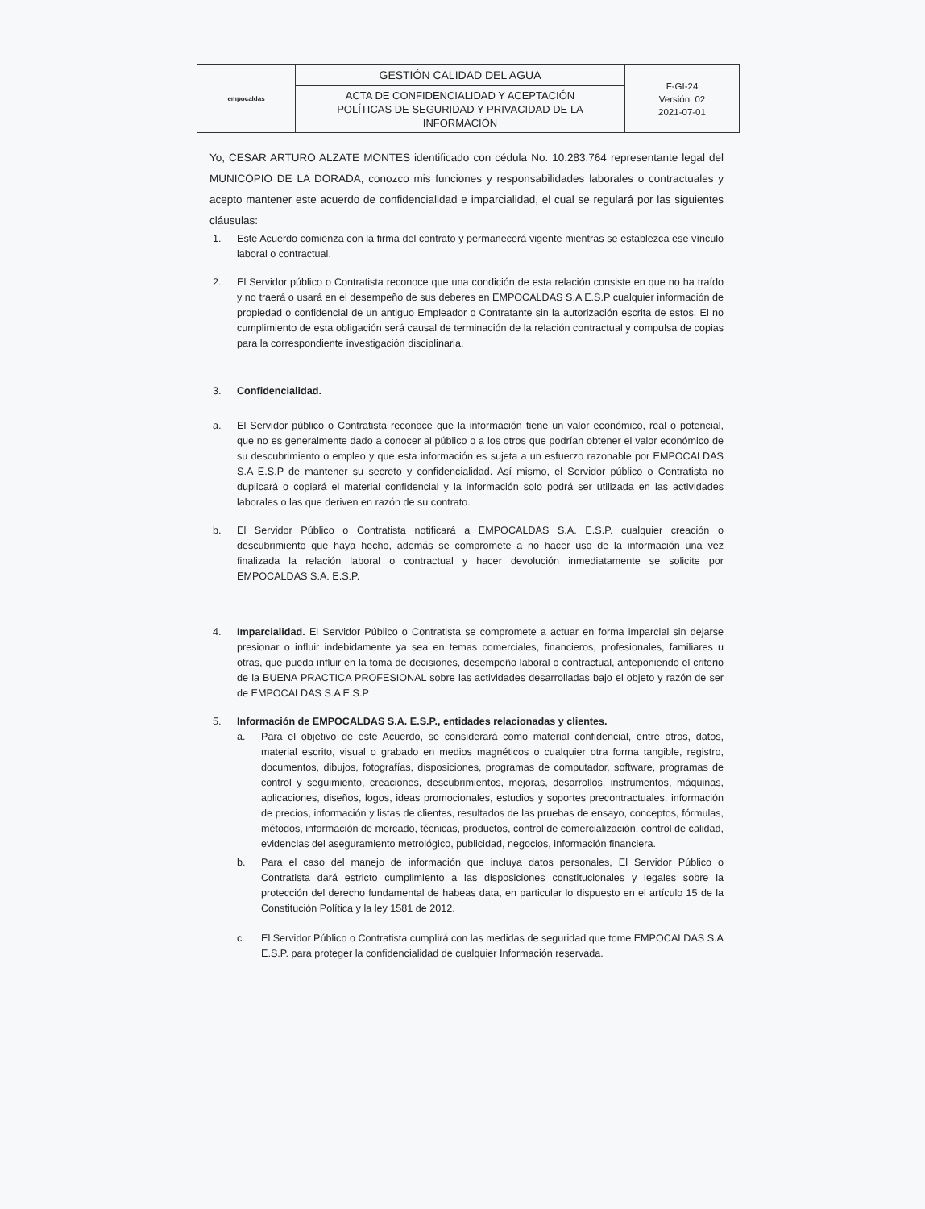| empocaldas | GESTIÓN CALIDAD DEL AGUA | F-GI-24 Versión: 02 2021-07-01 |
| | ACTA DE CONFIDENCIALIDAD Y ACEPTACIÓN POLÍTICAS DE SEGURIDAD Y PRIVACIDAD DE LA INFORMACIÓN | |
Yo, CESAR ARTURO ALZATE MONTES identificado con cédula No. 10.283.764 representante legal del MUNICOPIO DE LA DORADA, conozco mis funciones y responsabilidades laborales o contractuales y acepto mantener este acuerdo de confidencialidad e imparcialidad, el cual se regulará por las siguientes cláusulas:
1. Este Acuerdo comienza con la firma del contrato y permanecerá vigente mientras se establezca ese vínculo laboral o contractual.
2. El Servidor público o Contratista reconoce que una condición de esta relación consiste en que no ha traído y no traerá o usará en el desempeño de sus deberes en EMPOCALDAS S.A E.S.P cualquier información de propiedad o confidencial de un antiguo Empleador o Contratante sin la autorización escrita de estos. El no cumplimiento de esta obligación será causal de terminación de la relación contractual y compulsa de copias para la correspondiente investigación disciplinaria.
3. Confidencialidad.
a. El Servidor público o Contratista reconoce que la información tiene un valor económico, real o potencial, que no es generalmente dado a conocer al público o a los otros que podrían obtener el valor económico de su descubrimiento o empleo y que esta información es sujeta a un esfuerzo razonable por EMPOCALDAS S.A E.S.P de mantener su secreto y confidencialidad. Así mismo, el Servidor público o Contratista no duplicará o copiará el material confidencial y la información solo podrá ser utilizada en las actividades laborales o las que deriven en razón de su contrato.
b. El Servidor Público o Contratista notificará a EMPOCALDAS S.A. E.S.P. cualquier creación o descubrimiento que haya hecho, además se compromete a no hacer uso de la información una vez finalizada la relación laboral o contractual y hacer devolución inmediatamente se solicite por EMPOCALDAS S.A. E.S.P.
4. Imparcialidad. El Servidor Público o Contratista se compromete a actuar en forma imparcial sin dejarse presionar o influir indebidamente ya sea en temas comerciales, financieros, profesionales, familiares u otras, que pueda influir en la toma de decisiones, desempeño laboral o contractual, anteponiendo el criterio de la BUENA PRACTICA PROFESIONAL sobre las actividades desarrolladas bajo el objeto y razón de ser de EMPOCALDAS S.A E.S.P
5. Información de EMPOCALDAS S.A. E.S.P., entidades relacionadas y clientes.
a. Para el objetivo de este Acuerdo, se considerará como material confidencial, entre otros, datos, material escrito, visual o grabado en medios magnéticos o cualquier otra forma tangible, registro, documentos, dibujos, fotografías, disposiciones, programas de computador, software, programas de control y seguimiento, creaciones, descubrimientos, mejoras, desarrollos, instrumentos, máquinas, aplicaciones, diseños, logos, ideas promocionales, estudios y soportes precontractuales, información de precios, información y listas de clientes, resultados de las pruebas de ensayo, conceptos, fórmulas, métodos, información de mercado, técnicas, productos, control de comercialización, control de calidad, evidencias del aseguramiento metrológico, publicidad, negocios, información financiera.
b. Para el caso del manejo de información que incluya datos personales, El Servidor Público o Contratista dará estricto cumplimiento a las disposiciones constitucionales y legales sobre la protección del derecho fundamental de habeas data, en particular lo dispuesto en el artículo 15 de la Constitución Política y la ley 1581 de 2012.
c. El Servidor Público o Contratista cumplirá con las medidas de seguridad que tome EMPOCALDAS S.A E.S.P. para proteger la confidencialidad de cualquier Información reservada.